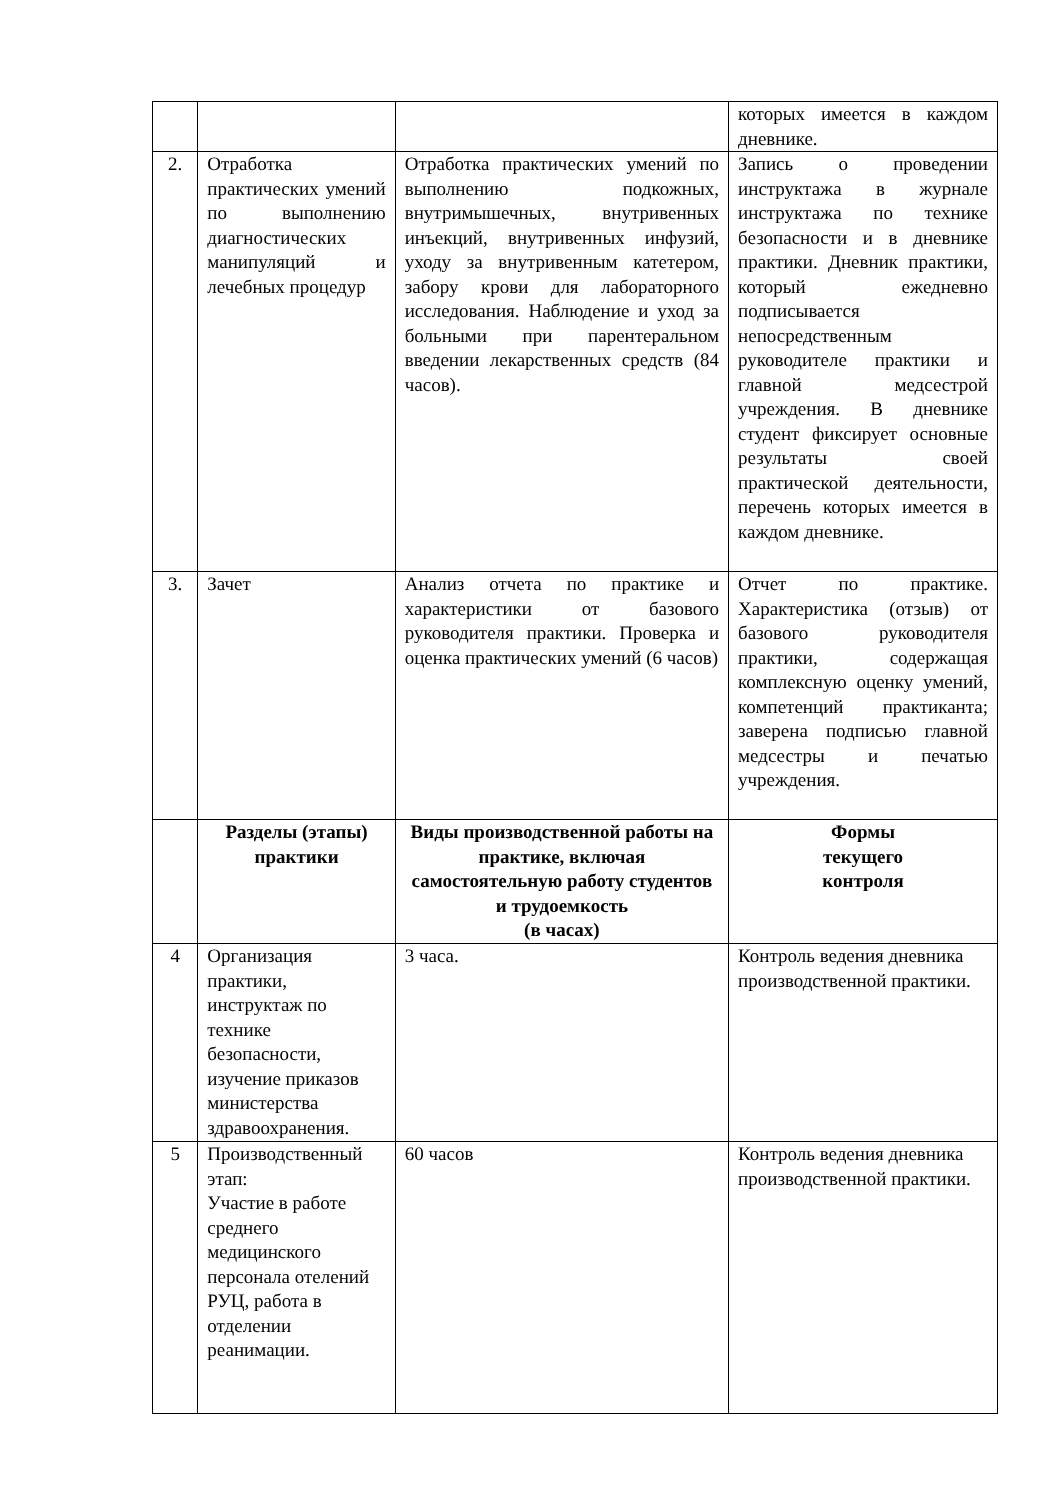| | | | которых имеется в каждом дневнике. |
| 2. | Отработка практических умений по выполнению диагностических манипуляций и лечебных процедур | Отработка практических умений по выполнению подкожных, внутримышечных, внутривенных инъекций, внутривенных инфузий, уходу за внутривенным катетером, забору крови для лабораторного исследования. Наблюдение и уход за больными при парентеральном введении лекарственных средств (84 часов). | Запись о проведении инструктажа в журнале инструктажа по технике безопасности и в дневнике практики. Дневник практики, который ежедневно подписывается непосредственным руководителе практики и главной медсестрой учреждения. В дневнике студент фиксирует основные результаты своей практической деятельности, перечень которых имеется в каждом дневнике. |
| 3. | Зачет | Анализ отчета по практике и характеристики от базового руководителя практики. Проверка и оценка практических умений (6 часов) | Отчет по практике. Характеристика (отзыв) от базового руководителя практики, содержащая комплексную оценку умений, компетенций практиканта; заверена подписью главной медсестры и печатью учреждения. |
| | Разделы (этапы) практики | Виды производственной работы на практике, включая самостоятельную работу студентов и трудоемкость (в часах) | Формы текущего контроля |
| 4 | Организация практики, инструктаж по технике безопасности, изучение приказов министерства здравоохранения. | 3 часа. | Контроль ведения дневника производственной практики. |
| 5 | Производственный этап: Участие в работе среднего медицинского персонала отелений РУЦ, работа в отделении реанимации. | 60 часов | Контроль ведения дневника производственной практики. |